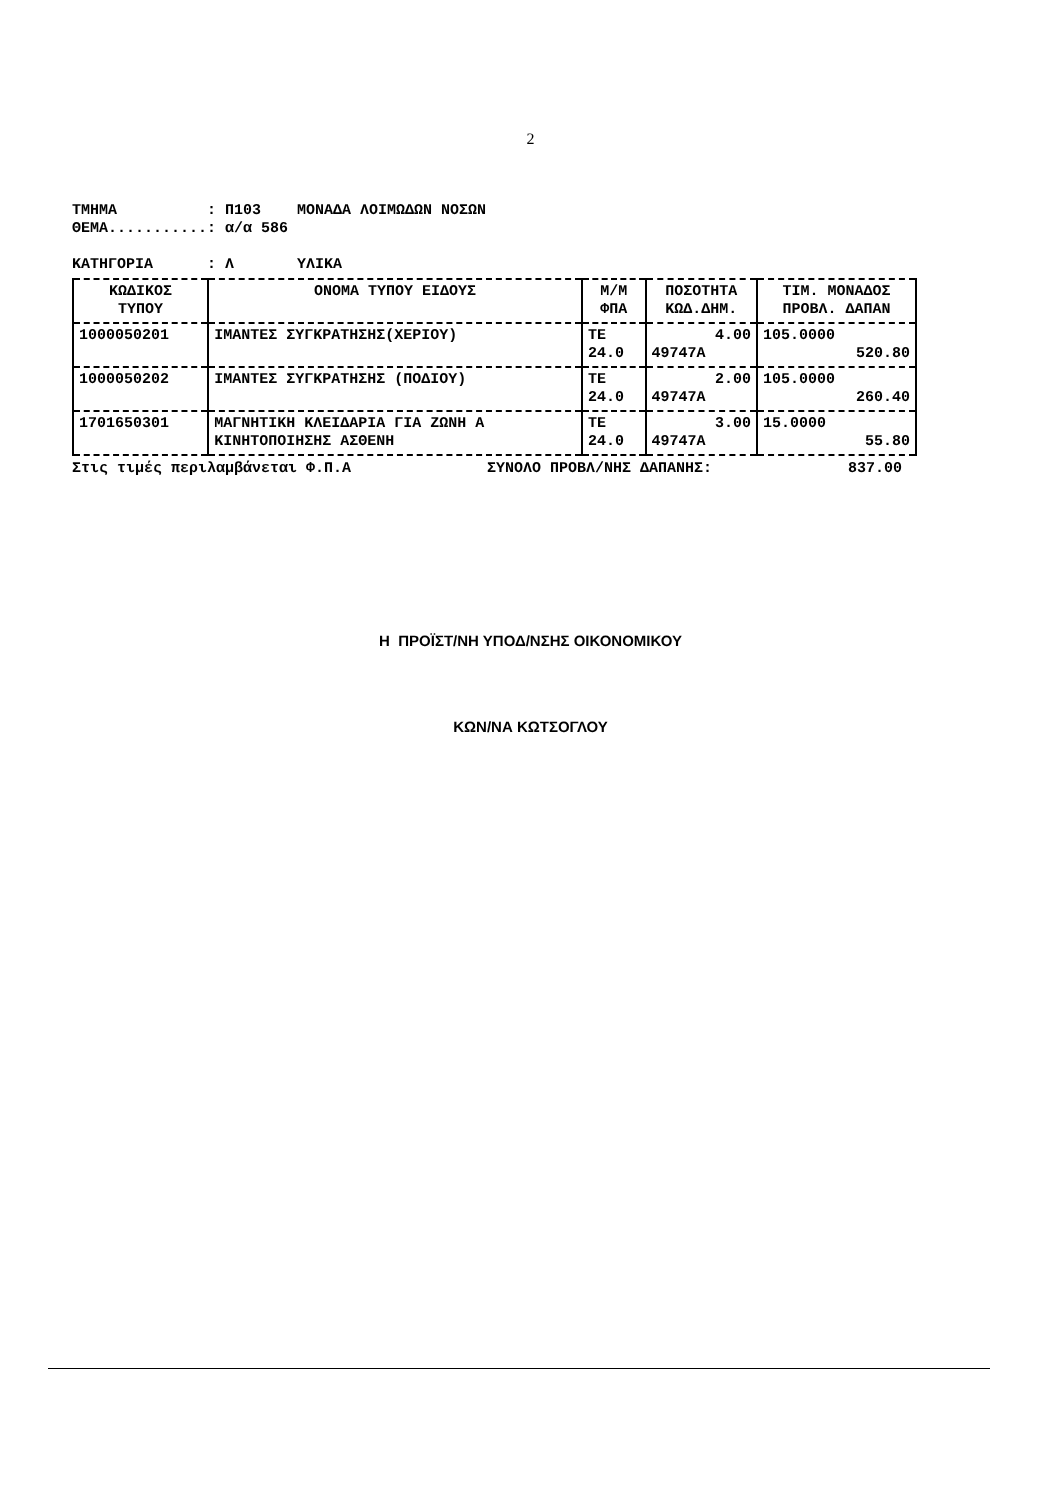2
ΤΜΗΜΑ          : Π103    ΜΟΝΑΔΑ ΛΟΙΜΩΔΩΝ ΝΟΣΩΝ
ΘΕΜΑ...........: α/α 586

ΚΑΤΗΓΟΡΙΑ      : Λ       ΥΛΙΚΑ
| ΚΩΔΙΚΟΣ ΤΥΠΟΥ | ΟΝΟΜΑ ΤΥΠΟΥ ΕΙΔΟΥΣ | Μ/Μ ΦΠΑ | ΠΟΣΟΤΗΤΑ ΚΩΔ.ΔΗΜ. | ΤΙΜ. ΜΟΝΑΔΟΣ ΠΡΟΒΛ. ΔΑΠΑΝ |
| --- | --- | --- | --- | --- |
| 1000050201 | ΙΜΑΝΤΕΣ ΣΥΓΚΡΑΤΗΣΗΣ(ΧΕΡΙΟΥ) | ΤΕ 24.0 | 4.00 49747Α | 105.0000 520.80 |
| 1000050202 | ΙΜΑΝΤΕΣ ΣΥΓΚΡΑΤΗΣΗΣ (ΠΟΔΙΟΥ) | ΤΕ 24.0 | 2.00 49747Α | 105.0000 260.40 |
| 1701650301 | ΜΑΓΝΗΤΙΚΗ ΚΛΕΙΔΑΡΙΑ ΓΙΑ ΖΩΝΗ Α ΚΙΝΗΤΟΠΟΙΗΣΗΣ ΑΣΘΕΝΗ | ΤΕ 24.0 | 3.00 49747Α | 15.0000 55.80 |
Στις τιμές περιλαμβάνεται Φ.Π.Α ΣΥΝΟΛΟ ΠΡΟΒΛ/ΝΗΣ ΔΑΠΑΝΗΣ: 837.00
Η ΠΡΟΪΣΤ/ΝΗ ΥΠΟΔ/ΝΣΗΣ ΟΙΚΟΝΟΜΙΚΟΥ
ΚΩΝ/ΝΑ ΚΩΤΣΟΓΛΟΥ